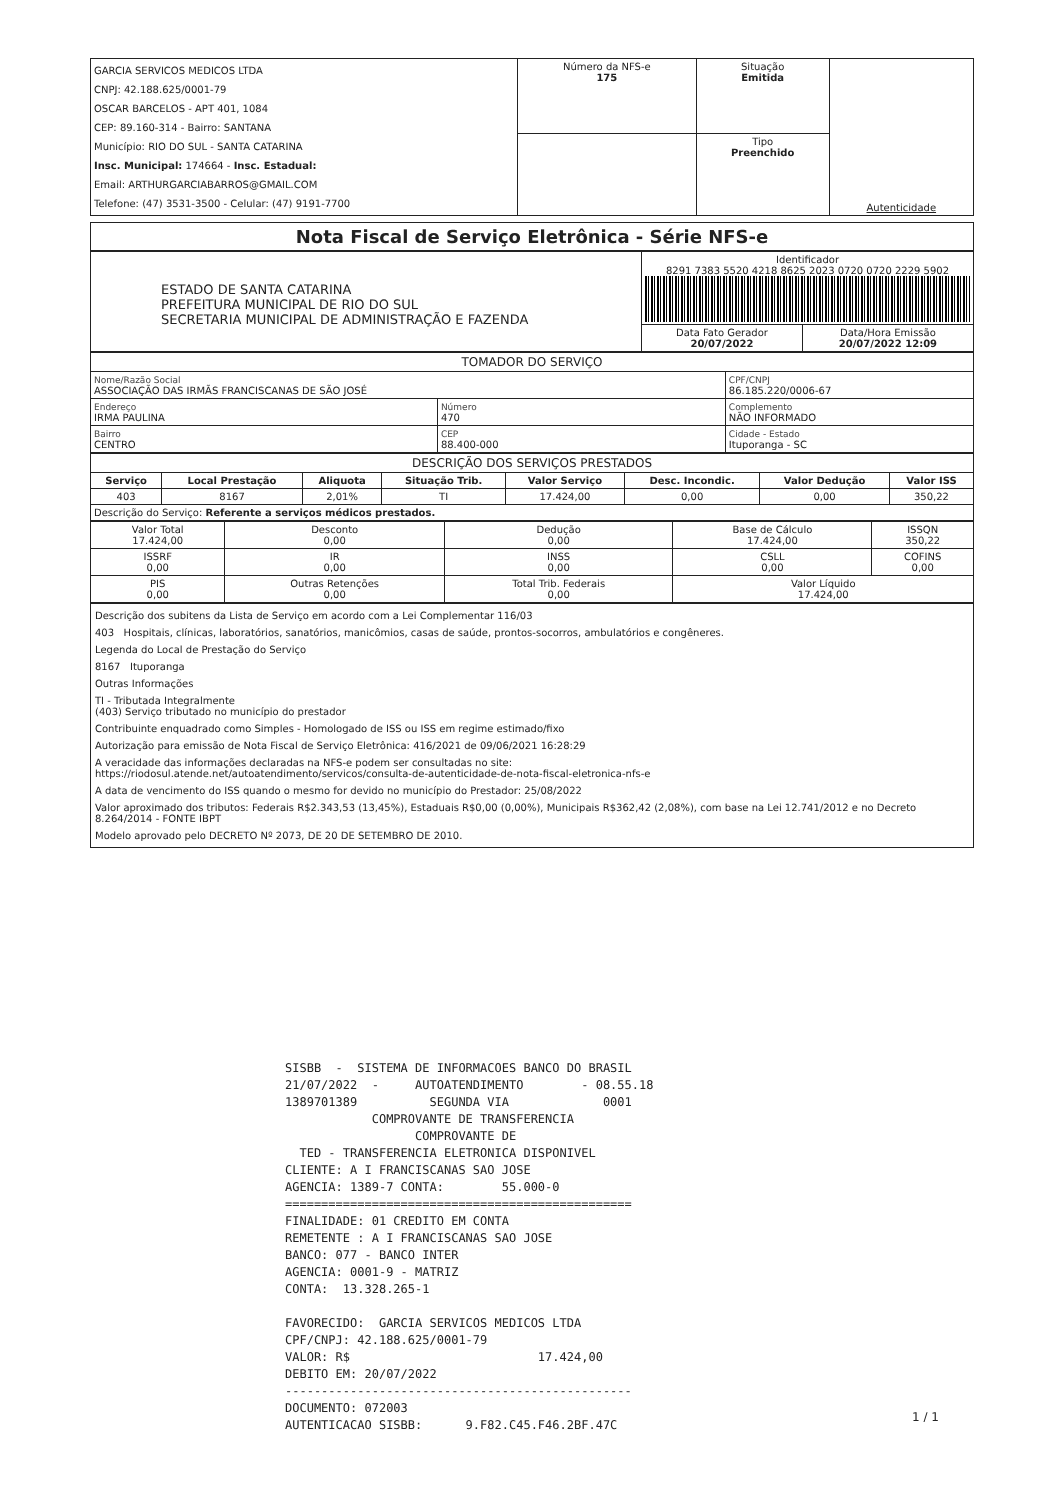| GARCIA SERVICOS MEDICOS LTDA CNPJ: 42.188.625/0001-79 OSCAR BARCELOS - APT 401, 1084 CEP: 89.160-314 - Bairro: SANTANA Município: RIO DO SUL - SANTA CATARINA Insc. Municipal: 174664 - Insc. Estadual: Email: ARTHURGARCIABARROS@GMAIL.COM Telefone: (47) 3531-3500 - Celular: (47) 9191-7700 | Número da NFS-e 175 | Situação Emitida | Autenticidade |
| | | Tipo Preenchido | |
Nota Fiscal de Serviço Eletrônica - Série NFS-e
| ESTADO DE SANTA CATARINA PREFEITURA MUNICIPAL DE RIO DO SUL SECRETARIA MUNICIPAL DE ADMINISTRAÇÃO E FAZENDA | Identificador 8291 7383 5520 4218 8625 2023 0720 0720 2229 5902 | |
| | Data Fato Gerador 20/07/2022 | Data/Hora Emissão 20/07/2022 12:09 |
TOMADOR DO SERVIÇO
| Nome/Razão Social ASSOCIAÇÃO DAS IRMÃS FRANCISCANAS DE SÃO JOSÉ | | CPF/CNPJ 86.185.220/0006-67 |
| Endereço IRMA PAULINA | Número 470 | Complemento NÃO INFORMADO |
| Bairro CENTRO | CEP 88.400-000 | Cidade - Estado Ituporanga - SC |
DESCRIÇÃO DOS SERVIÇOS PRESTADOS
| Serviço | Local Prestação | Aliquota | Situação Trib. | Valor Serviço | Desc. Incondic. | Valor Dedução | Valor ISS |
| --- | --- | --- | --- | --- | --- | --- | --- |
| 403 | 8167 | 2,01% | TI | 17.424,00 | 0,00 | 0,00 | 350,22 |
| Descrição do Serviço: Referente a serviços médicos prestados. | | | | | | | |
| Valor Total 17.424,00 | Desconto 0,00 | Dedução 0,00 | Base de Cálculo 17.424,00 | ISSQN 350,22 |
| ISSRF 0,00 | IR 0,00 | INSS 0,00 | CSLL 0,00 | COFINS 0,00 |
| PIS 0,00 | Outras Retenções 0,00 | Total Trib. Federais 0,00 | Valor Líquido 17.424,00 | |
Descrição dos subitens da Lista de Serviço em acordo com a Lei Complementar 116/03
403 Hospitais, clínicas, laboratórios, sanatórios, manicômios, casas de saúde, prontos-socorros, ambulatórios e congêneres.
Legenda do Local de Prestação do Serviço
8167 Ituporanga
Outras Informações
TI - Tributada Integralmente
(403) Serviço tributado no município do prestador
Contribuinte enquadrado como Simples - Homologado de ISS ou ISS em regime estimado/fixo
Autorização para emissão de Nota Fiscal de Serviço Eletrônica: 416/2021 de 09/06/2021 16:28:29
A veracidade das informações declaradas na NFS-e podem ser consultadas no site:
https://riodosul.atende.net/autoatendimento/servicos/consulta-de-autenticidade-de-nota-fiscal-eletronica-nfs-e
A data de vencimento do ISS quando o mesmo for devido no município do Prestador: 25/08/2022
Valor aproximado dos tributos: Federais R$2.343,53 (13,45%), Estaduais R$0,00 (0,00%), Municipais R$362,42 (2,08%), com base na Lei 12.741/2012 e no Decreto 8.264/2014 - FONTE IBPT
Modelo aprovado pelo DECRETO Nº 2073, DE 20 DE SETEMBRO DE 2010.
SISBB - SISTEMA DE INFORMACOES BANCO DO BRASIL 21/07/2022 - AUTOATENDIMENTO - 08.55.18 1389701389 SEGUNDA VIA 0001 COMPROVANTE DE TRANSFERENCIA COMPROVANTE DE TED - TRANSFERENCIA ELETRONICA DISPONIVEL CLIENTE: A I FRANCISCANAS SAO JOSE AGENCIA: 1389-7 CONTA: 55.000-0 ================================================ FINALIDADE: 01 CREDITO EM CONTA REMETENTE : A I FRANCISCANAS SAO JOSE BANCO: 077 - BANCO INTER AGENCIA: 0001-9 - MATRIZ CONTA: 13.328.265-1 FAVORECIDO: GARCIA SERVICOS MEDICOS LTDA CPF/CNPJ: 42.188.625/0001-79 VALOR: R$ 17.424,00 DEBITO EM: 20/07/2022 ------------------------------------------------ DOCUMENTO: 072003 AUTENTICACAO SISBB: 9.F82.C45.F46.2BF.47C
1 / 1